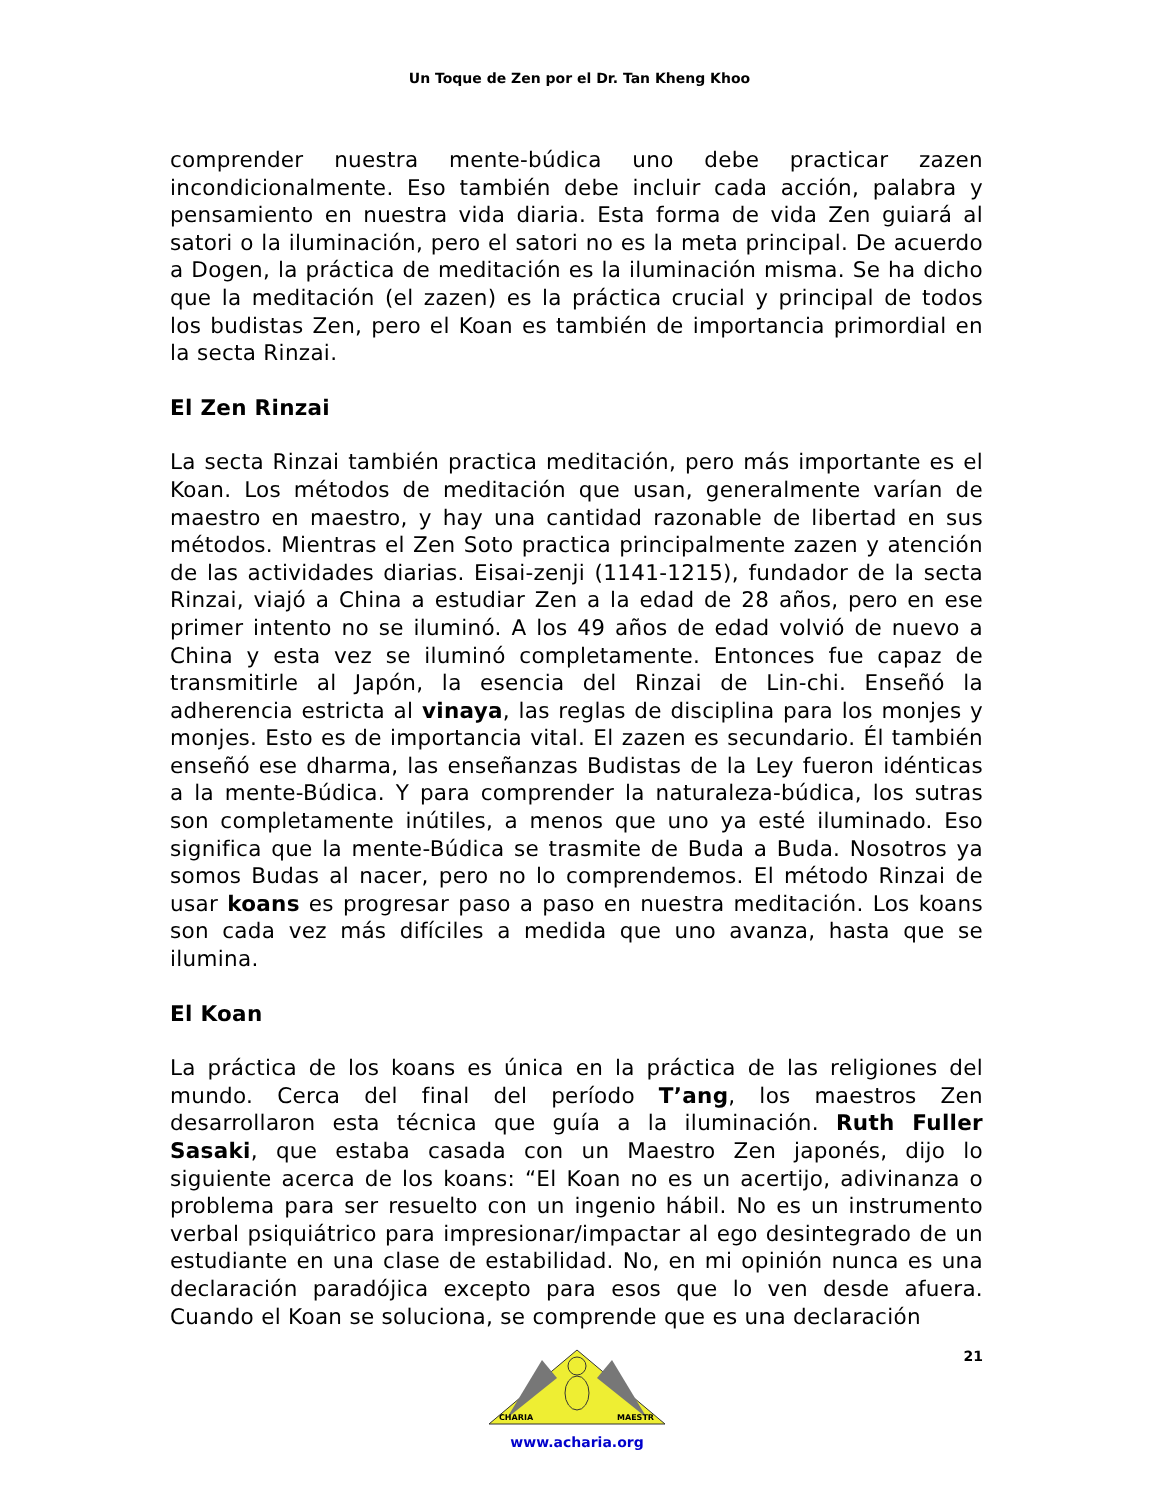Un Toque de Zen por el Dr. Tan Kheng Khoo
comprender nuestra mente-búdica uno debe practicar zazen incondicionalmente. Eso también debe incluir cada acción, palabra y pensamiento en nuestra vida diaria. Esta forma de vida Zen guiará al satori o la iluminación, pero el satori no es la meta principal. De acuerdo a Dogen, la práctica de meditación es la iluminación misma. Se ha dicho que la meditación (el zazen) es la práctica crucial y principal de todos los budistas Zen, pero el Koan es también de importancia primordial en la secta Rinzai.
El Zen Rinzai
La secta Rinzai también practica meditación, pero más importante es el Koan. Los métodos de meditación que usan, generalmente varían de maestro en maestro, y hay una cantidad razonable de libertad en sus métodos. Mientras el Zen Soto practica principalmente zazen y atención de las actividades diarias. Eisai-zenji (1141-1215), fundador de la secta Rinzai, viajó a China a estudiar Zen a la edad de 28 años, pero en ese primer intento no se iluminó. A los 49 años de edad volvió de nuevo a China y esta vez se iluminó completamente. Entonces fue capaz de transmitirle al Japón, la esencia del Rinzai de Lin-chi. Enseñó la adherencia estricta al vinaya, las reglas de disciplina para los monjes y monjes. Esto es de importancia vital. El zazen es secundario. Él también enseñó ese dharma, las enseñanzas Budistas de la Ley fueron idénticas a la mente-Búdica. Y para comprender la naturaleza-búdica, los sutras son completamente inútiles, a menos que uno ya esté iluminado. Eso significa que la mente-Búdica se trasmite de Buda a Buda. Nosotros ya somos Budas al nacer, pero no lo comprendemos. El método Rinzai de usar koans es progresar paso a paso en nuestra meditación. Los koans son cada vez más difíciles a medida que uno avanza, hasta que se ilumina.
El Koan
La práctica de los koans es única en la práctica de las religiones del mundo. Cerca del final del período T’ang, los maestros Zen desarrollaron esta técnica que guía a la iluminación. Ruth Fuller Sasaki, que estaba casada con un Maestro Zen japonés, dijo lo siguiente acerca de los koans: “El Koan no es un acertijo, adivinanza o problema para ser resuelto con un ingenio hábil. No es un instrumento verbal psiquiátrico para impresionar/impactar al ego desintegrado de un estudiante en una clase de estabilidad. No, en mi opinión nunca es una declaración paradójica excepto para esos que lo ven desde afuera. Cuando el Koan se soluciona, se comprende que es una declaración
CHARIA
MAESTR
www.acharia.org
21